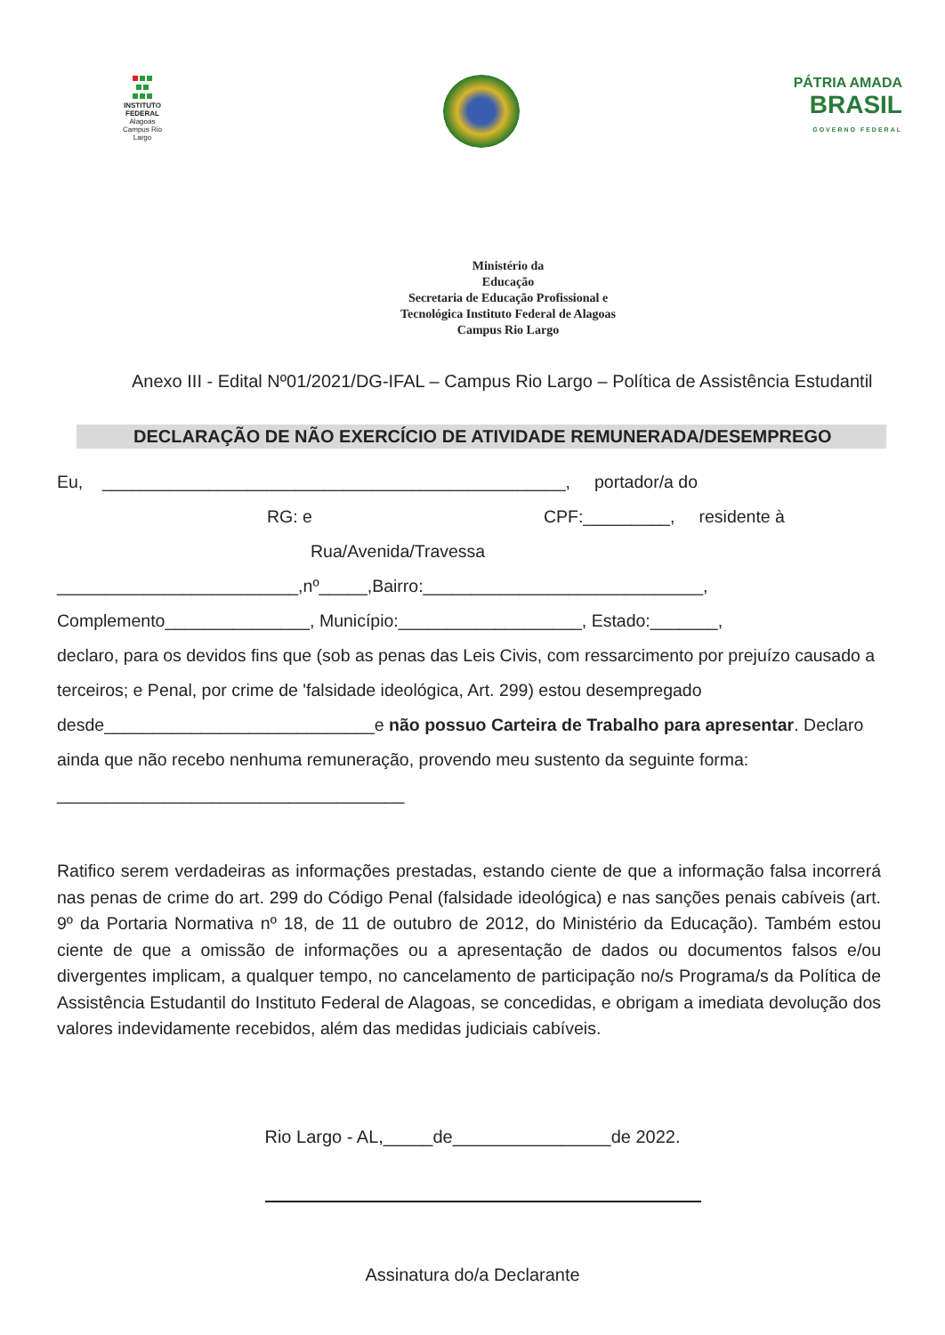INSTITUTO FEDERAL
Alagoas
Campus Rio Largo
PÁTRIA AMADA
BRASIL
GOVERNO FEDERAL
Ministério da
Educação
Secretaria de Educação Profissional e
Tecnológica Instituto Federal de Alagoas
Campus Rio Largo
Anexo III - Edital Nº01/2021/DG-IFAL – Campus Rio Largo – Política de Assistência Estudantil
DECLARAÇÃO DE NÃO EXERCÍCIO DE ATIVIDADE REMUNERADA/DESEMPREGO
Eu, ________________________________________________, portador/a do
RG: e CPF:_________, residente à
Rua/Avenida/Travessa
_________________________,nº_____,Bairro:_____________________________,
Complemento_______________, Município:___________________, Estado:_______,
declaro, para os devidos fins que (sob as penas das Leis Civis, com ressarcimento por prejuízo causado a terceiros; e Penal, por crime de 'falsidade ideológica, Art. 299) estou desempregado desde____________________________e não possuo Carteira de Trabalho para apresentar. Declaro ainda que não recebo nenhuma remuneração, provendo meu sustento da seguinte forma: ____________________________________
Ratifico serem verdadeiras as informações prestadas, estando ciente de que a informação falsa incorrerá nas penas de crime do art. 299 do Código Penal (falsidade ideológica) e nas sanções penais cabíveis (art. 9º da Portaria Normativa nº 18, de 11 de outubro de 2012, do Ministério da Educação). Também estou ciente de que a omissão de informações ou a apresentação de dados ou documentos falsos e/ou divergentes implicam, a qualquer tempo, no cancelamento de participação no/s Programa/s da Política de Assistência Estudantil do Instituto Federal de Alagoas, se concedidas, e obrigam a imediata devolução dos valores indevidamente recebidos, além das medidas judiciais cabíveis.
Rio Largo - AL,_____de________________de 2022.
Assinatura do/a Declarante